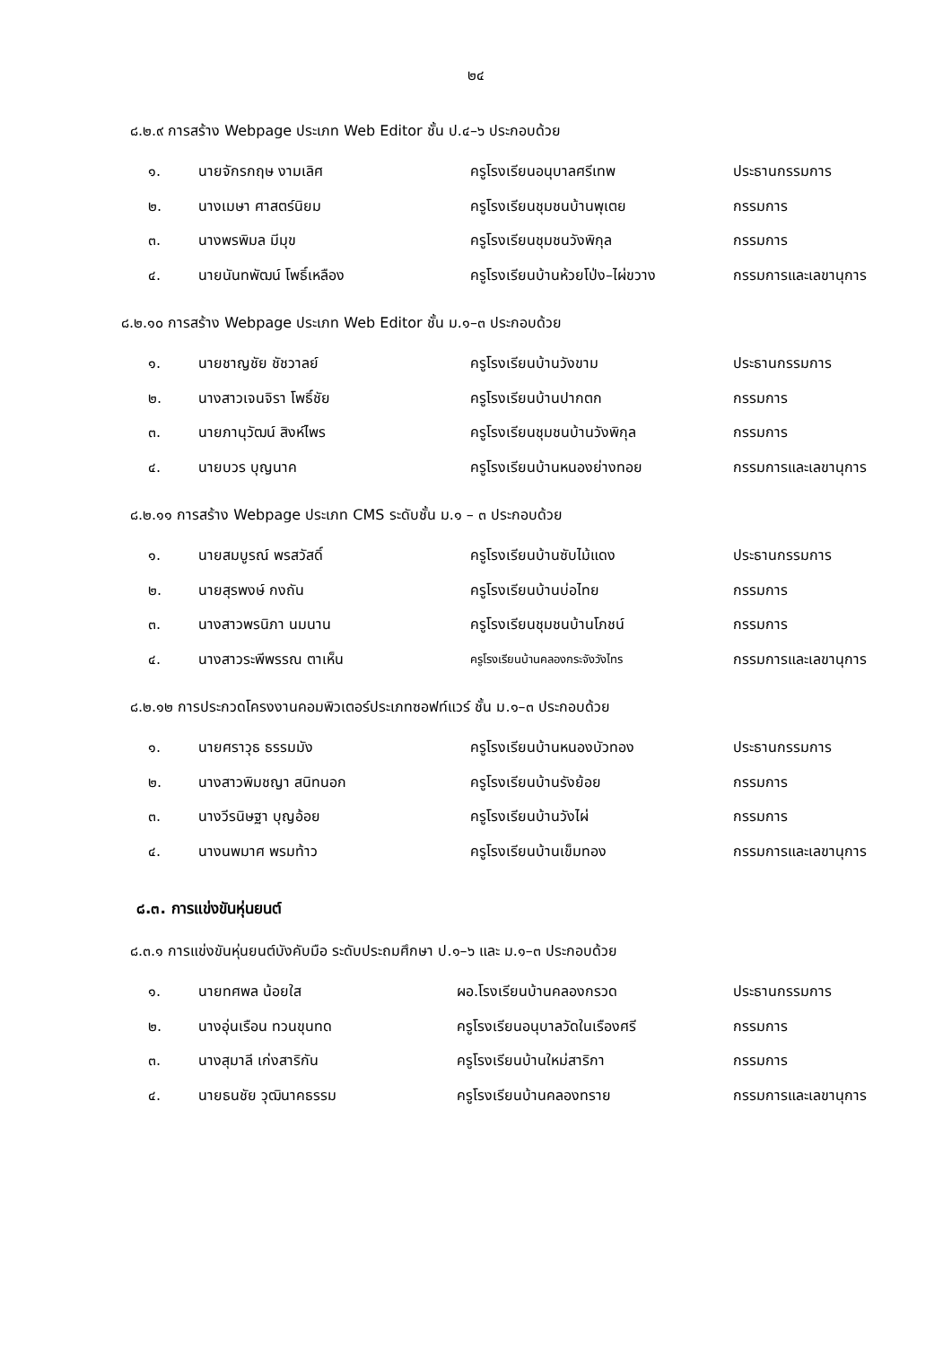๒๔
๘.๒.๙ การสร้าง Webpage ประเภท Web Editor ชั้น ป.๔–๖ ประกอบด้วย
| ๑. | นายจักรกฤษ งามเลิศ | ครูโรงเรียนอนุบาลศรีเทพ | ประธานกรรมการ |
| ๒. | นางเมษา ศาสตร์นิยม | ครูโรงเรียนชุมชนบ้านพุเตย | กรรมการ |
| ๓. | นางพรพิมล มีมุข | ครูโรงเรียนชุมชนวังพิกุล | กรรมการ |
| ๔. | นายนันทพัฒน์ โพธิ์เหลือง | ครูโรงเรียนบ้านห้วยโป่ง–ไผ่ขวาง | กรรมการและเลขานุการ |
๘.๒.๑๐ การสร้าง Webpage ประเภท Web Editor ชั้น ม.๑–๓ ประกอบด้วย
| ๑. | นายชาญชัย ชัชวาลย์ | ครูโรงเรียนบ้านวังขาม | ประธานกรรมการ |
| ๒. | นางสาวเจนจิรา โพธิ์ชัย | ครูโรงเรียนบ้านปากตก | กรรมการ |
| ๓. | นายภานุวัฒน์ สิงห์ไพร | ครูโรงเรียนชุมชนบ้านวังพิกุล | กรรมการ |
| ๔. | นายบวร บุญนาค | ครูโรงเรียนบ้านหนองย่างทอย | กรรมการและเลขานุการ |
๘.๒.๑๑ การสร้าง Webpage ประเภท CMS ระดับชั้น ม.๑ – ๓ ประกอบด้วย
| ๑. | นายสมบูรณ์ พรสวัสดิ์ | ครูโรงเรียนบ้านซับไม้แดง | ประธานกรรมการ |
| ๒. | นายสุรพงษ์ กงถัน | ครูโรงเรียนบ้านบ่อไทย | กรรมการ |
| ๓. | นางสาวพรนิภา นมนาน | ครูโรงเรียนชุมชนบ้านโภชน์ | กรรมการ |
| ๔. | นางสาวระพีพรรณ ตาเห็น | ครูโรงเรียนบ้านคลองกระจังวังไทร | กรรมการและเลขานุการ |
๘.๒.๑๒ การประกวดโครงงานคอมพิวเตอร์ประเภทซอฟท์แวร์ ชั้น ม.๑–๓ ประกอบด้วย
| ๑. | นายศราวุธ ธรรมมัง | ครูโรงเรียนบ้านหนองบัวทอง | ประธานกรรมการ |
| ๒. | นางสาวพิมชญา สนิทนอก | ครูโรงเรียนบ้านรังย้อย | กรรมการ |
| ๓. | นางวีรนิษฐา บุญอ้อย | ครูโรงเรียนบ้านวังไผ่ | กรรมการ |
| ๔. | นางนพมาศ พรมท้าว | ครูโรงเรียนบ้านเข็มทอง | กรรมการและเลขานุการ |
๘.๓. การแข่งขันหุ่นยนต์
๘.๓.๑ การแข่งขันหุ่นยนต์บังคับมือ ระดับประถมศึกษา ป.๑–๖ และ ม.๑–๓ ประกอบด้วย
| ๑. | นายทศพล น้อยใส | ผอ.โรงเรียนบ้านคลองกรวด | ประธานกรรมการ |
| ๒. | นางอุ่นเรือน ทวนขุนทด | ครูโรงเรียนอนุบาลวัดในเรืองศรี | กรรมการ |
| ๓. | นางสุมาลี เก่งสาริกัน | ครูโรงเรียนบ้านใหม่สาริกา | กรรมการ |
| ๔. | นายธนชัย วุฒินาคธรรม | ครูโรงเรียนบ้านคลองทราย | กรรมการและเลขานุการ |